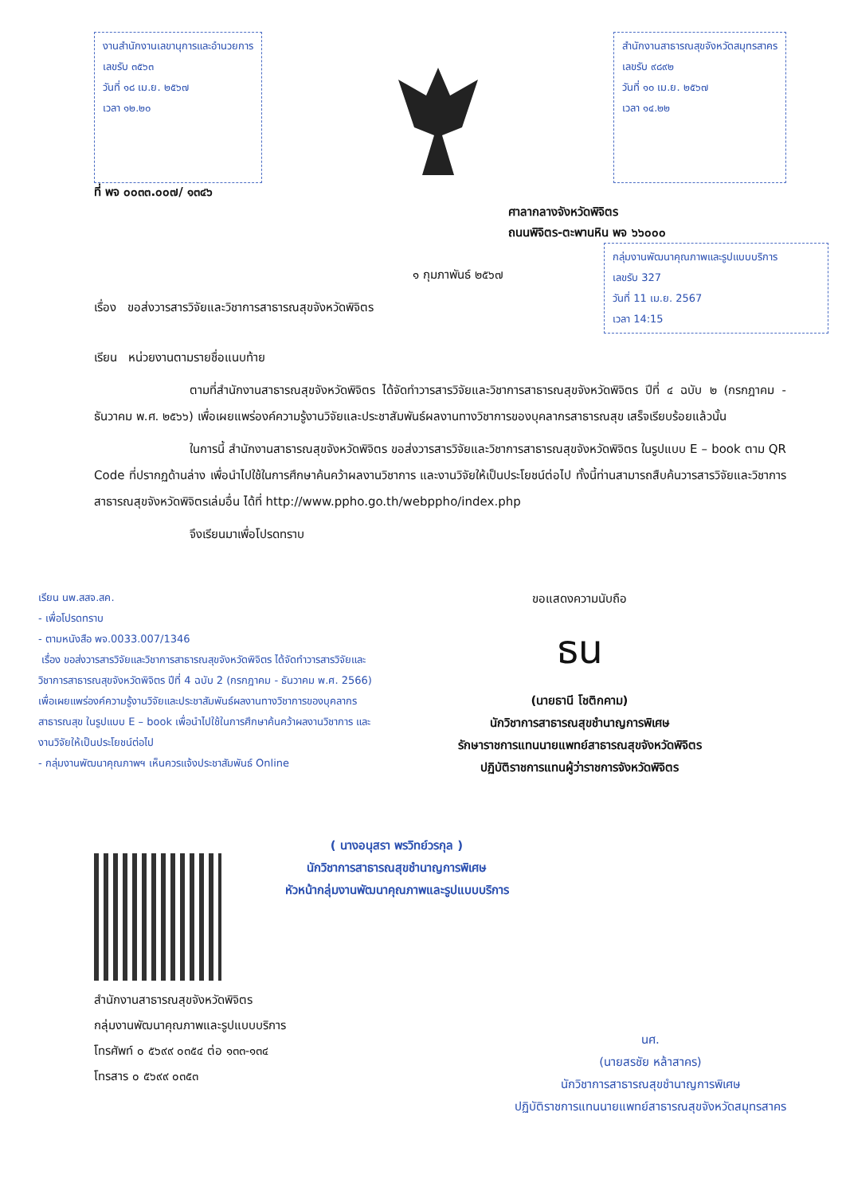งานสำนักงานเลขานุการและอำนวยการ
เลขรับ ๓๕๖๓
วันที่ ๑๘ เม.ย. ๒๕๖๗
เวลา ๑๒.๒๐
สำนักงานสาธารณสุขจังหวัดสมุทรสาคร
เลขรับ ๙๘๙๒
วันที่ ๑๐ เม.ย. ๒๕๖๗
เวลา ๑๔.๒๒
ที่ พจ ๐๐๓๓.๐๐๗/ ๑๓๔๖
ศาลากลางจังหวัดพิจิตร
ถนนพิจิตร-ตะพานหิน พจ ๖๖๐๐๐
กลุ่มงานพัฒนาคุณภาพและรูปแบบบริการ
เลขรับ 327
วันที่ 11 เม.ย. 2567
เวลา 14:15
๑ กุมภาพันธ์ ๒๕๖๗
เรื่อง ขอส่งวารสารวิจัยและวิชาการสาธารณสุขจังหวัดพิจิตร
เรียน หน่วยงานตามรายชื่อแนบท้าย
ตามที่สำนักงานสาธารณสุขจังหวัดพิจิตร ได้จัดทำวารสารวิจัยและวิชาการสาธารณสุขจังหวัดพิจิตร ปีที่ ๔ ฉบับ ๒ (กรกฎาคม - ธันวาคม พ.ศ. ๒๕๖๖) เพื่อเผยแพร่องค์ความรู้งานวิจัยและประชาสัมพันธ์ผลงานทางวิชาการของบุคลากรสาธารณสุข เสร็จเรียบร้อยแล้วนั้น
ในการนี้ สำนักงานสาธารณสุขจังหวัดพิจิตร ขอส่งวารสารวิจัยและวิชาการสาธารณสุขจังหวัดพิจิตร ในรูปแบบ E – book ตาม QR Code ที่ปรากฏด้านล่าง เพื่อนำไปใช้ในการศึกษาค้นคว้าผลงานวิชาการ และงานวิจัยให้เป็นประโยชน์ต่อไป ทั้งนี้ท่านสามารถสืบค้นวารสารวิจัยและวิชาการสาธารณสุขจังหวัดพิจิตรเล่มอื่น ได้ที่ http://www.ppho.go.th/webppho/index.php
จึงเรียนมาเพื่อโปรดทราบ
เรียน นพ.สสจ.สค.
- เพื่อโปรดทราบ
- ตามหนังสือ พจ.0033.007/1346
เรื่อง ขอส่งวารสารวิจัยและวิชาการสาธารณสุขจังหวัดพิจิตร ได้จัดทำวารสารวิจัยและวิชาการสาธารณสุขจังหวัดพิจิตร ปีที่ 4 ฉบับ 2 (กรกฎาคม - ธันวาคม พ.ศ. 2566) เพื่อเผยแพร่องค์ความรู้งานวิจัยและประชาสัมพันธ์ผลงานทางวิชาการของบุคลากรสาธารณสุข ในรูปแบบ E – book เพื่อนำไปใช้ในการศึกษาค้นคว้าผลงานวิชาการ และงานวิจัยให้เป็นประโยชน์ต่อไป
- กลุ่มงานพัฒนาคุณภาพฯ เห็นควรแจ้งประชาสัมพันธ์ Online
ขอแสดงความนับถือ
ธน
(นายธานี โชติกคาม)
นักวิชาการสาธารณสุขชำนาญการพิเศษ
รักษาราชการแทนนายแพทย์สาธารณสุขจังหวัดพิจิตร
ปฏิบัติราชการแทนผู้ว่าราชการจังหวัดพิจิตร
( นางอนุสรา พรวิทย์วรกุล )
นักวิชาการสาธารณสุขชำนาญการพิเศษ
หัวหน้ากลุ่มงานพัฒนาคุณภาพและรูปแบบบริการ
สำนักงานสาธารณสุขจังหวัดพิจิตร
กลุ่มงานพัฒนาคุณภาพและรูปแบบบริการ
โทรศัพท์ ๐ ๕๖๙๙ ๐๓๕๔ ต่อ ๑๓๓-๑๓๔
โทรสาร ๐ ๕๖๙๙ ๐๓๕๓
นศ.
(นายสรชัย หล้าสาคร)
นักวิชาการสาธารณสุขชำนาญการพิเศษ
ปฏิบัติราชการแทนนายแพทย์สาธารณสุขจังหวัดสมุทรสาคร